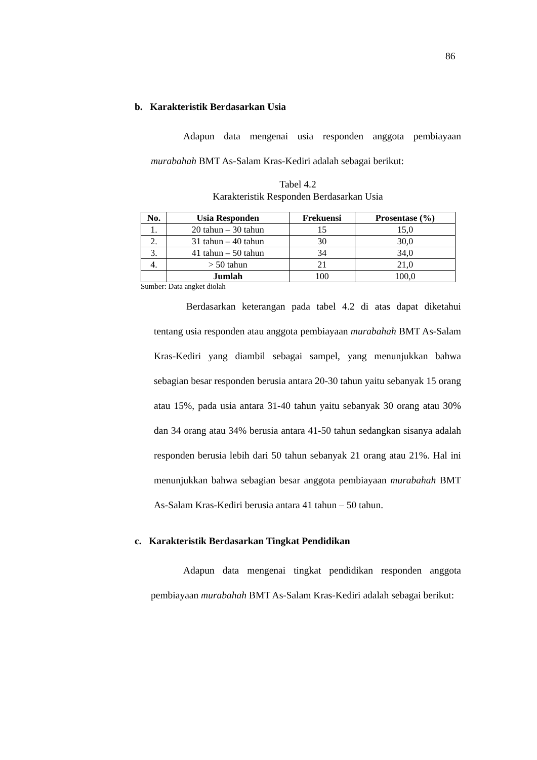86
b. Karakteristik Berdasarkan Usia
Adapun data mengenai usia responden anggota pembiayaan murabahah BMT As-Salam Kras-Kediri adalah sebagai berikut:
Tabel 4.2
Karakteristik Responden Berdasarkan Usia
| No. | Usia Responden | Frekuensi | Prosentase (%) |
| --- | --- | --- | --- |
| 1. | 20 tahun – 30 tahun | 15 | 15,0 |
| 2. | 31 tahun – 40 tahun | 30 | 30,0 |
| 3. | 41 tahun – 50 tahun | 34 | 34,0 |
| 4. | > 50 tahun | 21 | 21,0 |
| | Jumlah | 100 | 100,0 |
Sumber: Data angket diolah
Berdasarkan keterangan pada tabel 4.2 di atas dapat diketahui tentang usia responden atau anggota pembiayaan murabahah BMT As-Salam Kras-Kediri yang diambil sebagai sampel, yang menunjukkan bahwa sebagian besar responden berusia antara 20-30 tahun yaitu sebanyak 15 orang atau 15%, pada usia antara 31-40 tahun yaitu sebanyak 30 orang atau 30% dan 34 orang atau 34% berusia antara 41-50 tahun sedangkan sisanya adalah responden berusia lebih dari 50 tahun sebanyak 21 orang atau 21%. Hal ini menunjukkan bahwa sebagian besar anggota pembiayaan murabahah BMT As-Salam Kras-Kediri berusia antara 41 tahun – 50 tahun.
c. Karakteristik Berdasarkan Tingkat Pendidikan
Adapun data mengenai tingkat pendidikan responden anggota pembiayaan murabahah BMT As-Salam Kras-Kediri adalah sebagai berikut: